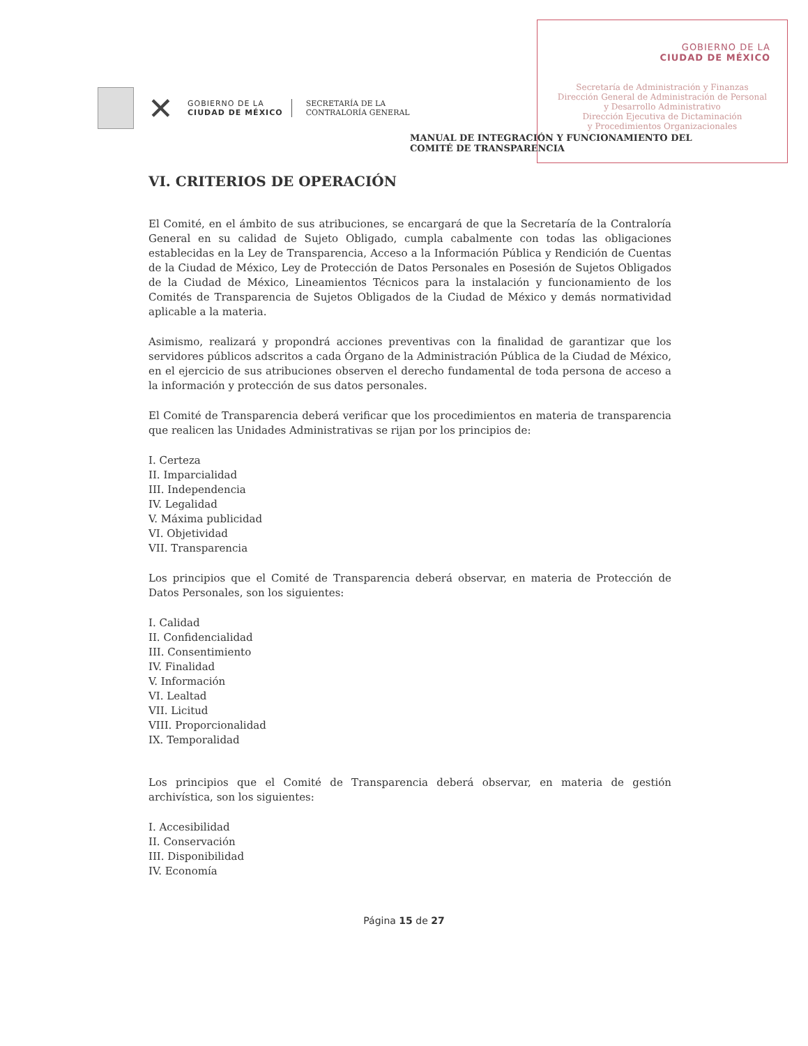GOBIERNO DE LA
CIUDAD DE MÉXICO
Secretaría de Administración y Finanzas
Dirección General de Administración de Personal
y Desarrollo Administrativo
Dirección Ejecutiva de Dictaminación
y Procedimientos Organizacionales
✕
GOBIERNO DE LA
CIUDAD DE MÉXICO
SECRETARÍA DE LA
CONTRALORÍA GENERAL
MANUAL DE INTEGRACIÓN Y FUNCIONAMIENTO DEL
COMITÉ DE TRANSPARENCIA
VI. CRITERIOS DE OPERACIÓN
El Comité, en el ámbito de sus atribuciones, se encargará de que la Secretaría de la Contraloría General en su calidad de Sujeto Obligado, cumpla cabalmente con todas las obligaciones establecidas en la Ley de Transparencia, Acceso a la Información Pública y Rendición de Cuentas de la Ciudad de México, Ley de Protección de Datos Personales en Posesión de Sujetos Obligados de la Ciudad de México, Lineamientos Técnicos para la instalación y funcionamiento de los Comités de Transparencia de Sujetos Obligados de la Ciudad de México y demás normatividad aplicable a la materia.
Asimismo, realizará y propondrá acciones preventivas con la finalidad de garantizar que los servidores públicos adscritos a cada Órgano de la Administración Pública de la Ciudad de México, en el ejercicio de sus atribuciones observen el derecho fundamental de toda persona de acceso a la información y protección de sus datos personales.
El Comité de Transparencia deberá verificar que los procedimientos en materia de transparencia que realicen las Unidades Administrativas se rijan por los principios de:
I. Certeza
II. Imparcialidad
III. Independencia
IV. Legalidad
V. Máxima publicidad
VI. Objetividad
VII. Transparencia
Los principios que el Comité de Transparencia deberá observar, en materia de Protección de Datos Personales, son los siguientes:
I. Calidad
II. Confidencialidad
III. Consentimiento
IV. Finalidad
V. Información
VI. Lealtad
VII. Licitud
VIII. Proporcionalidad
IX. Temporalidad
Los principios que el Comité de Transparencia deberá observar, en materia de gestión archivística, son los siguientes:
I. Accesibilidad
II. Conservación
III. Disponibilidad
IV. Economía
Página 15 de 27